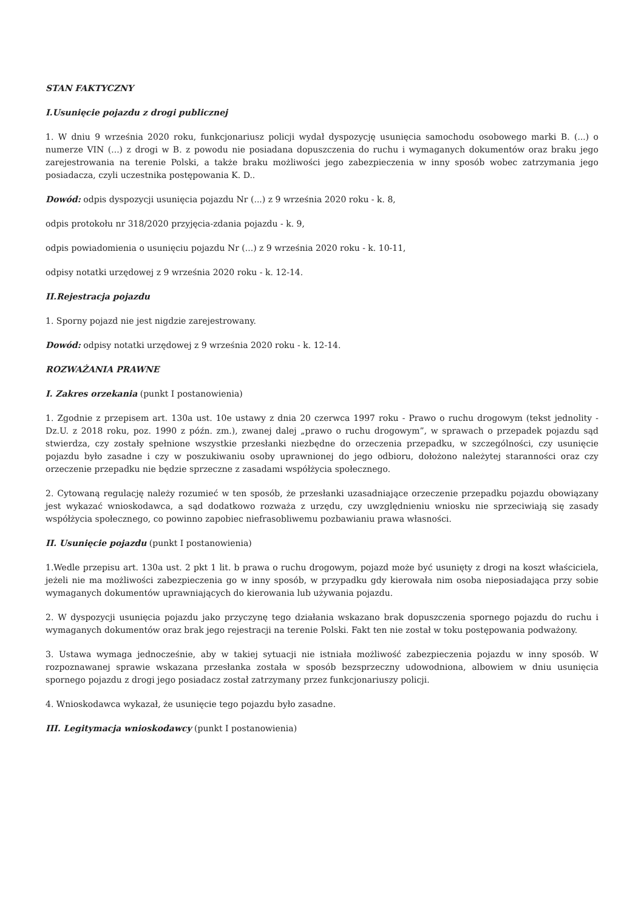STAN FAKTYCZNY
I.Usunięcie pojazdu z drogi publicznej
1. W dniu 9 września 2020 roku, funkcjonariusz policji wydał dyspozycję usunięcia samochodu osobowego marki B. (...) o numerze VIN (...) z drogi w B. z powodu nie posiadana dopuszczenia do ruchu i wymaganych dokumentów oraz braku jego zarejestrowania na terenie Polski, a także braku możliwości jego zabezpieczenia w inny sposób wobec zatrzymania jego posiadacza, czyli uczestnika postępowania K. D..
Dowód: odpis dyspozycji usunięcia pojazdu Nr (...) z 9 września 2020 roku - k. 8,
odpis protokołu nr 318/2020 przyjęcia-zdania pojazdu - k. 9,
odpis powiadomienia o usunięciu pojazdu Nr (...) z 9 września 2020 roku - k. 10-11,
odpisy notatki urzędowej z 9 września 2020 roku - k. 12-14.
II.Rejestracja pojazdu
1. Sporny pojazd nie jest nigdzie zarejestrowany.
Dowód: odpisy notatki urzędowej z 9 września 2020 roku - k. 12-14.
ROZWAŻANIA PRAWNE
I. Zakres orzekania (punkt I postanowienia)
1. Zgodnie z przepisem art. 130a ust. 10e ustawy z dnia 20 czerwca 1997 roku - Prawo o ruchu drogowym (tekst jednolity - Dz.U. z 2018 roku, poz. 1990 z późn. zm.), zwanej dalej „prawo o ruchu drogowym”, w sprawach o przepadek pojazdu sąd stwierdza, czy zostały spełnione wszystkie przesłanki niezbędne do orzeczenia przepadku, w szczególności, czy usunięcie pojazdu było zasadne i czy w poszukiwaniu osoby uprawnionej do jego odbioru, dołożono należytej staranności oraz czy orzeczenie przepadku nie będzie sprzeczne z zasadami współżycia społecznego.
2. Cytowaną regulację należy rozumieć w ten sposób, że przesłanki uzasadniające orzeczenie przepadku pojazdu obowiązany jest wykazać wnioskodawca, a sąd dodatkowo rozważa z urzędu, czy uwzględnieniu wniosku nie sprzeciwiają się zasady współżycia społecznego, co powinno zapobiec niefrasobliwemu pozbawianiu prawa własności.
II. Usunięcie pojazdu (punkt I postanowienia)
1.Wedle przepisu art. 130a ust. 2 pkt 1 lit. b prawa o ruchu drogowym, pojazd może być usunięty z drogi na koszt właściciela, jeżeli nie ma możliwości zabezpieczenia go w inny sposób, w przypadku gdy kierowała nim osoba nieposiadająca przy sobie wymaganych dokumentów uprawniających do kierowania lub używania pojazdu.
2. W dyspozycji usunięcia pojazdu jako przyczynę tego działania wskazano brak dopuszczenia spornego pojazdu do ruchu i wymaganych dokumentów oraz brak jego rejestracji na terenie Polski. Fakt ten nie został w toku postępowania podważony.
3. Ustawa wymaga jednocześnie, aby w takiej sytuacji nie istniała możliwość zabezpieczenia pojazdu w inny sposób. W rozpoznawanej sprawie wskazana przesłanka została w sposób bezsprzeczny udowodniona, albowiem w dniu usunięcia spornego pojazdu z drogi jego posiadacz został zatrzymany przez funkcjonariuszy policji.
4. Wnioskodawca wykazał, że usunięcie tego pojazdu było zasadne.
III. Legitymacja wnioskodawcy (punkt I postanowienia)